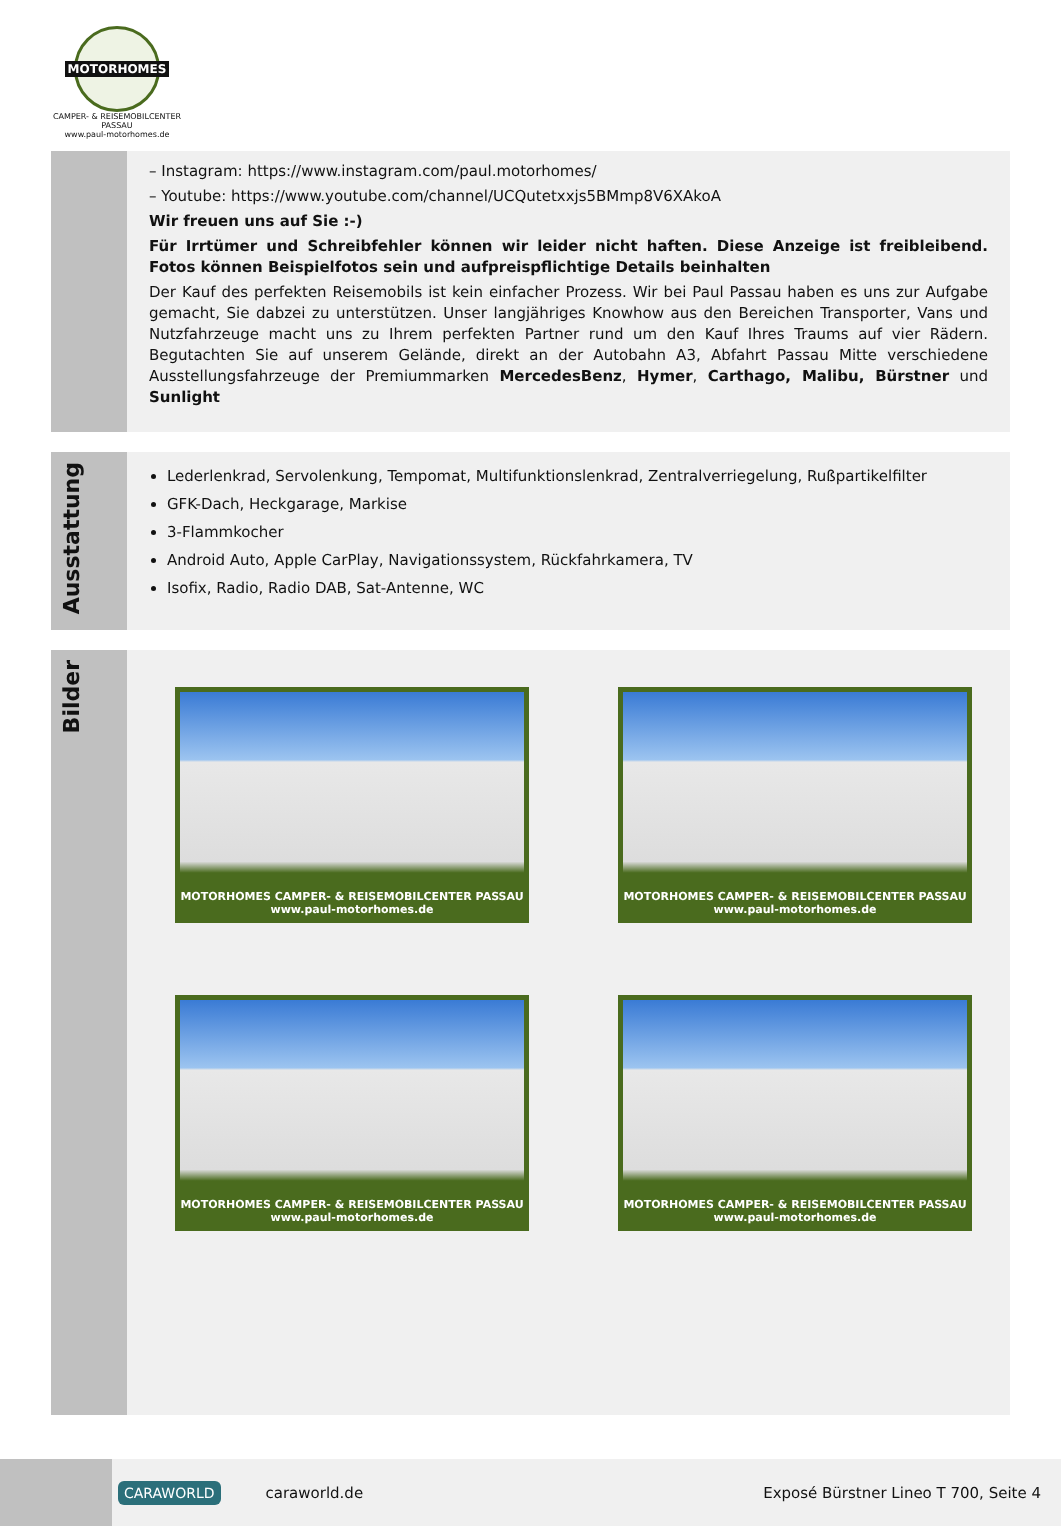MOTORHOMES
CAMPER- & REISEMOBILCENTER PASSAU
www.paul-motorhomes.de
– Instagram: https://www.instagram.com/paul.motorhomes/
– Youtube: https://www.youtube.com/channel/UCQutetxxjs5BMmp8V6XAkoA
Wir freuen uns auf Sie :-)
Für Irrtümer und Schreibfehler können wir leider nicht haften. Diese Anzeige ist freibleibend. Fotos können Beispielfotos sein und aufpreispflichtige Details beinhalten
Der Kauf des perfekten Reisemobils ist kein einfacher Prozess. Wir bei Paul Passau haben es uns zur Aufgabe gemacht, Sie dabzei zu unterstützen. Unser langjähriges Knowhow aus den Bereichen Transporter, Vans und Nutzfahrzeuge macht uns zu Ihrem perfekten Partner rund um den Kauf Ihres Traums auf vier Rädern. Begutachten Sie auf unserem Gelände, direkt an der Autobahn A3, Abfahrt Passau Mitte verschiedene Ausstellungsfahrzeuge der Premiummarken MercedesBenz, Hymer, Carthago, Malibu, Bürstner und Sunlight
Ausstattung
Lederlenkrad, Servolenkung, Tempomat, Multifunktionslenkrad, Zentralverriegelung, Rußpartikelfilter
GFK-Dach, Heckgarage, Markise
3-Flammkocher
Android Auto, Apple CarPlay, Navigationssystem, Rückfahrkamera, TV
Isofix, Radio, Radio DAB, Sat-Antenne, WC
Bilder
MOTORHOMES CAMPER- & REISEMOBILCENTER PASSAU www.paul-motorhomes.de
MOTORHOMES CAMPER- & REISEMOBILCENTER PASSAU www.paul-motorhomes.de
MOTORHOMES CAMPER- & REISEMOBILCENTER PASSAU www.paul-motorhomes.de
MOTORHOMES CAMPER- & REISEMOBILCENTER PASSAU www.paul-motorhomes.de
CARAWORLD caraworld.de Exposé Bürstner Lineo T 700, Seite 4